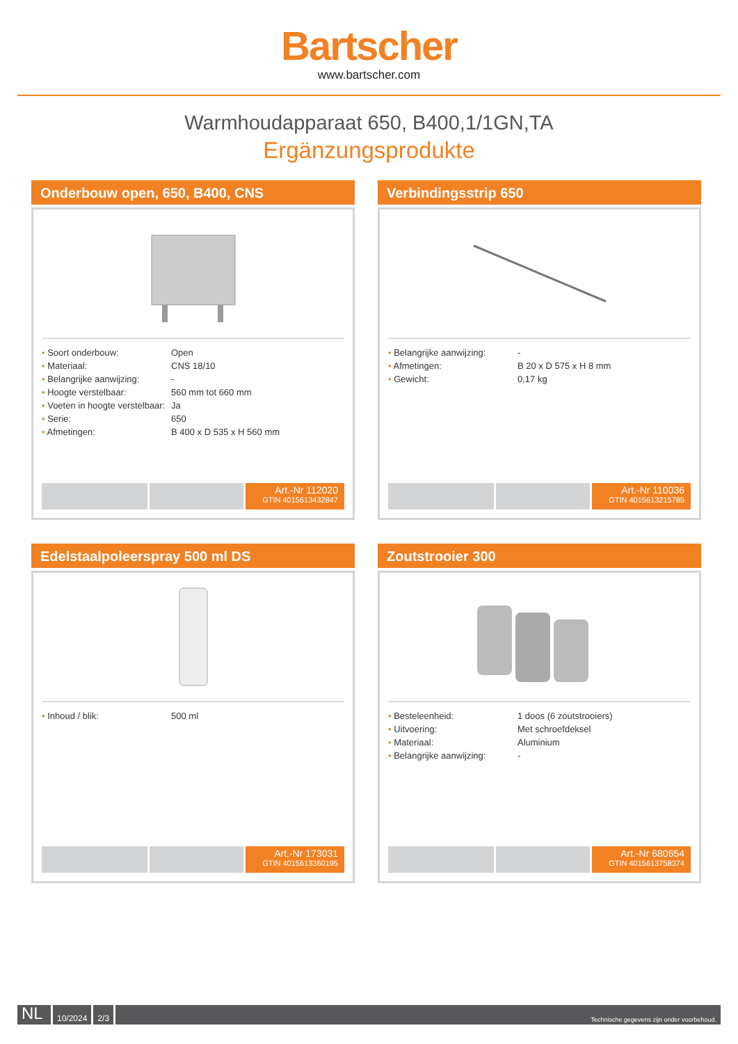Bartscher
www.bartscher.com
Warmhoudapparaat 650, B400,1/1GN,TA
Ergänzungsprodukte
Onderbouw open, 650, B400, CNS
| • Soort onderbouw: | Open |
| • Materiaal: | CNS 18/10 |
| • Belangrijke aanwijzing: | - |
| • Hoogte verstelbaar: | 560 mm tot 660 mm |
| • Voeten in hoogte verstelbaar: | Ja |
| • Serie: | 650 |
| • Afmetingen: | B 400 x D 535 x H 560 mm |
Art.-Nr 112020
GTIN 4015613432847
Verbindingsstrip 650
| • Belangrijke aanwijzing: | - |
| • Afmetingen: | B 20 x D 575 x H 8 mm |
| • Gewicht: | 0,17 kg |
Art.-Nr 110036
GTIN 4015613215785
Edelstaalpoleerspray 500 ml DS
| • Inhoud / blik: | 500 ml |
Art.-Nr 173031
GTIN 4015613360195
Zoutstrooier 300
| • Besteleenheid: | 1 doos (6 zoutstrooiers) |
| • Uitvoering: | Met schroefdeksel |
| • Materiaal: | Aluminium |
| • Belangrijke aanwijzing: | - |
Art.-Nr 680654
GTIN 4015613758374
NL
10/2024 2/3
Technische gegevens zijn onder voorbehoud.